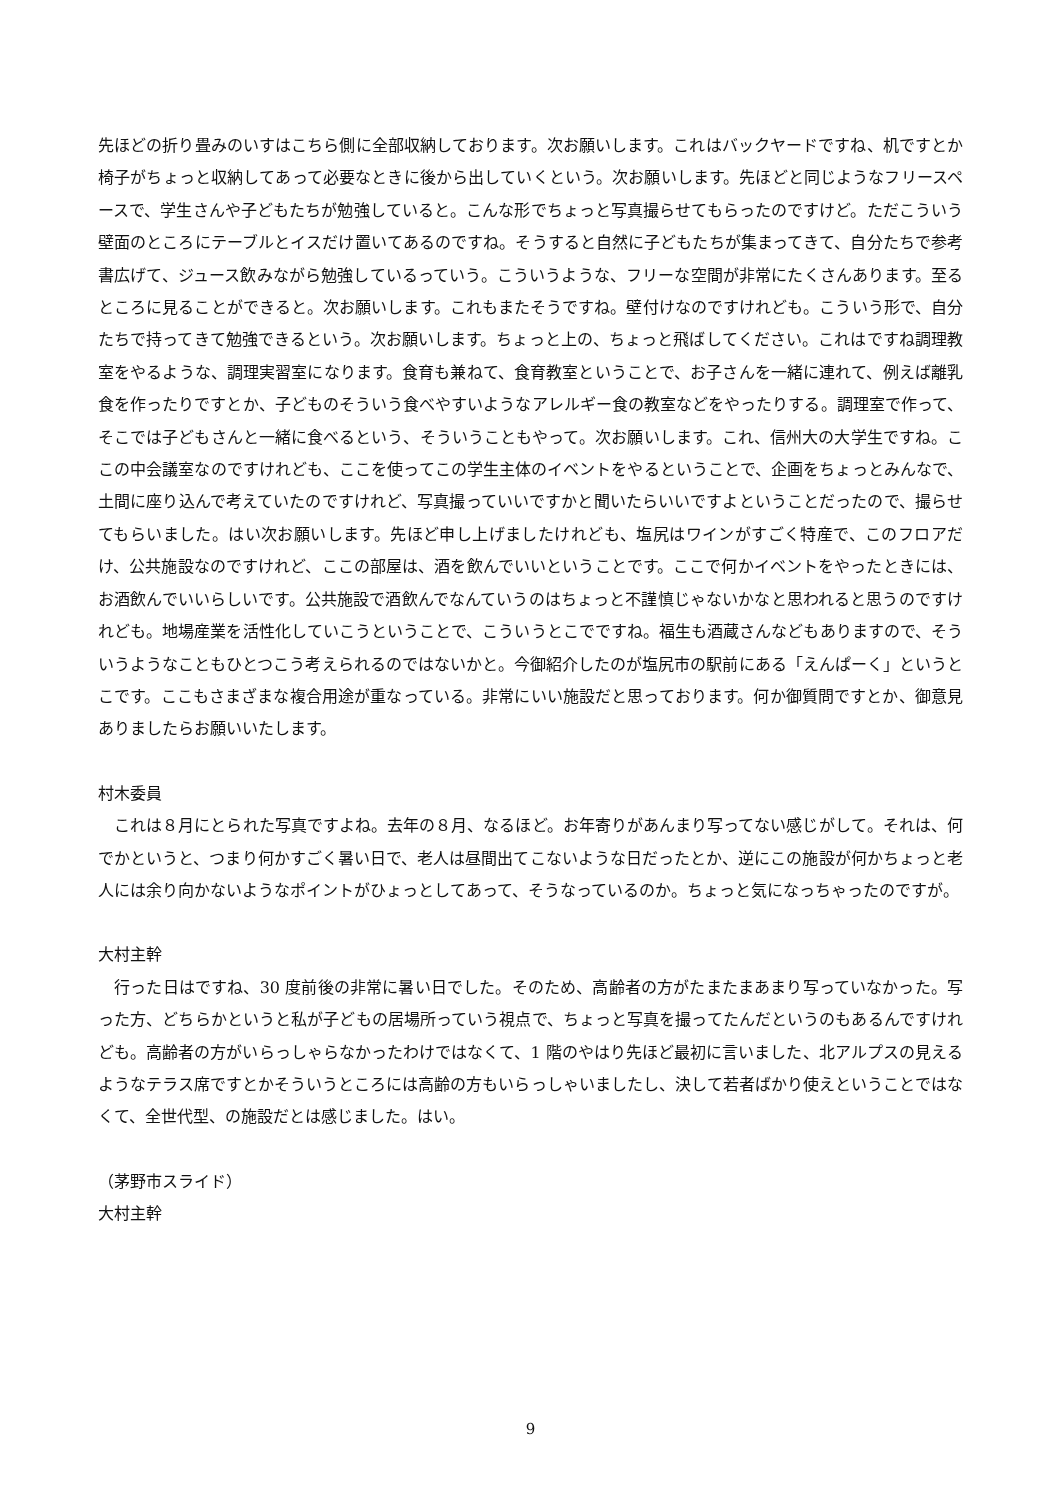先ほどの折り畳みのいすはこちら側に全部収納しております。次お願いします。これはバックヤードですね、机ですとか椅子がちょっと収納してあって必要なときに後から出していくという。次お願いします。先ほどと同じようなフリースペースで、学生さんや子どもたちが勉強していると。こんな形でちょっと写真撮らせてもらったのですけど。ただこういう壁面のところにテーブルとイスだけ置いてあるのですね。そうすると自然に子どもたちが集まってきて、自分たちで参考書広げて、ジュース飲みながら勉強しているっていう。こういうような、フリーな空間が非常にたくさんあります。至るところに見ることができると。次お願いします。これもまたそうですね。壁付けなのですけれども。こういう形で、自分たちで持ってきて勉強できるという。次お願いします。ちょっと上の、ちょっと飛ばしてください。これはですね調理教室をやるような、調理実習室になります。食育も兼ねて、食育教室ということで、お子さんを一緒に連れて、例えば離乳食を作ったりですとか、子どものそういう食べやすいようなアレルギー食の教室などをやったりする。調理室で作って、そこでは子どもさんと一緒に食べるという、そういうこともやって。次お願いします。これ、信州大の大学生ですね。ここの中会議室なのですけれども、ここを使ってこの学生主体のイベントをやるということで、企画をちょっとみんなで、土間に座り込んで考えていたのですけれど、写真撮っていいですかと聞いたらいいですよということだったので、撮らせてもらいました。はい次お願いします。先ほど申し上げましたけれども、塩尻はワインがすごく特産で、このフロアだけ、公共施設なのですけれど、ここの部屋は、酒を飲んでいいということです。ここで何かイベントをやったときには、お酒飲んでいいらしいです。公共施設で酒飲んでなんていうのはちょっと不謹慎じゃないかなと思われると思うのですけれども。地場産業を活性化していこうということで、こういうとこでですね。福生も酒蔵さんなどもありますので、そういうようなこともひとつこう考えられるのではないかと。今御紹介したのが塩尻市の駅前にある「えんぱーく」というとこです。ここもさまざまな複合用途が重なっている。非常にいい施設だと思っております。何か御質問ですとか、御意見ありましたらお願いいたします。
村木委員
　これは８月にとられた写真ですよね。去年の８月、なるほど。お年寄りがあんまり写ってない感じがして。それは、何でかというと、つまり何かすごく暑い日で、老人は昼間出てこないような日だったとか、逆にこの施設が何かちょっと老人には余り向かないようなポイントがひょっとしてあって、そうなっているのか。ちょっと気になっちゃったのですが。
大村主幹
　行った日はですね、30 度前後の非常に暑い日でした。そのため、高齢者の方がたまたまあまり写っていなかった。写った方、どちらかというと私が子どもの居場所っていう視点で、ちょっと写真を撮ってたんだというのもあるんですけれども。高齢者の方がいらっしゃらなかったわけではなくて、1 階のやはり先ほど最初に言いました、北アルプスの見えるようなテラス席ですとかそういうところには高齢の方もいらっしゃいましたし、決して若者ばかり使えということではなくて、全世代型、の施設だとは感じました。はい。
（茅野市スライド）
大村主幹
9